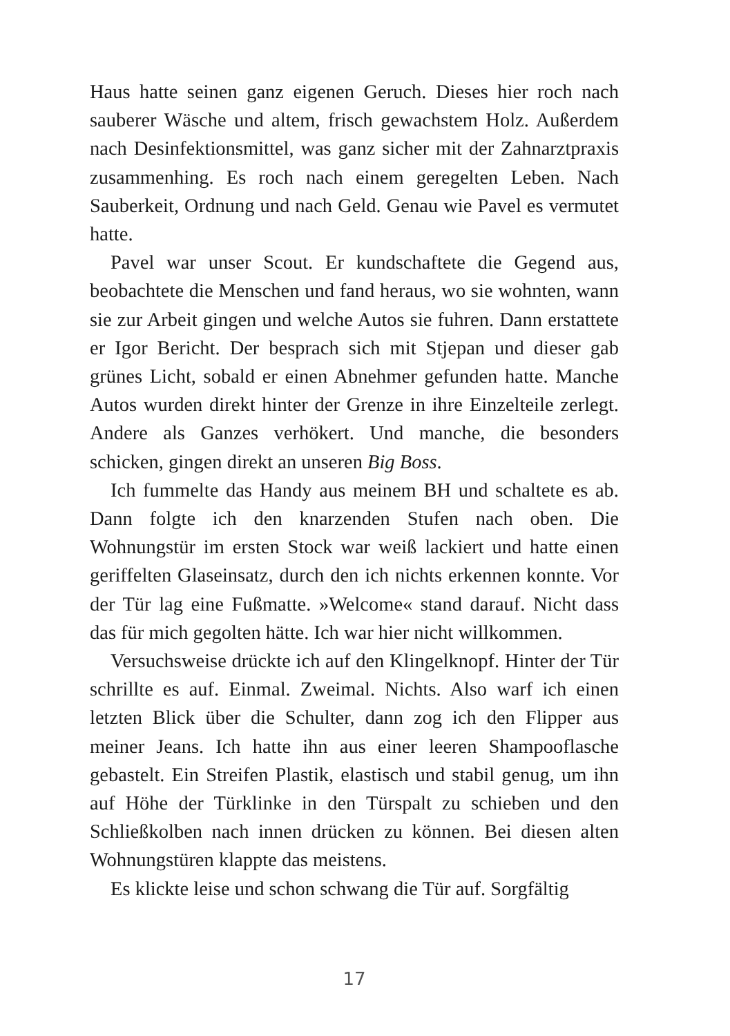Haus hatte seinen ganz eigenen Geruch. Dieses hier roch nach sauberer Wäsche und altem, frisch gewachstem Holz. Außerdem nach Desinfektionsmittel, was ganz sicher mit der Zahnarztpraxis zusammenhing. Es roch nach einem geregelten Leben. Nach Sauberkeit, Ordnung und nach Geld. Genau wie Pavel es vermutet hatte.
Pavel war unser Scout. Er kundschaftete die Gegend aus, beobachtete die Menschen und fand heraus, wo sie wohnten, wann sie zur Arbeit gingen und welche Autos sie fuhren. Dann erstattete er Igor Bericht. Der besprach sich mit Stjepan und dieser gab grünes Licht, sobald er einen Abnehmer gefunden hatte. Manche Autos wurden direkt hinter der Grenze in ihre Einzelteile zerlegt. Andere als Ganzes verhökert. Und manche, die besonders schicken, gingen direkt an unseren Big Boss.
Ich fummelte das Handy aus meinem BH und schaltete es ab. Dann folgte ich den knarzenden Stufen nach oben. Die Wohnungstür im ersten Stock war weiß lackiert und hatte einen geriffelten Glaseinsatz, durch den ich nichts erkennen konnte. Vor der Tür lag eine Fußmatte. »Welcome« stand darauf. Nicht dass das für mich gegolten hätte. Ich war hier nicht willkommen.
Versuchsweise drückte ich auf den Klingelknopf. Hinter der Tür schrillte es auf. Einmal. Zweimal. Nichts. Also warf ich einen letzten Blick über die Schulter, dann zog ich den Flipper aus meiner Jeans. Ich hatte ihn aus einer leeren Shampooflasche gebastelt. Ein Streifen Plastik, elastisch und stabil genug, um ihn auf Höhe der Türklinke in den Türspalt zu schieben und den Schließkolben nach innen drücken zu können. Bei diesen alten Wohnungstüren klappte das meistens.
Es klickte leise und schon schwang die Tür auf. Sorgfältig
17